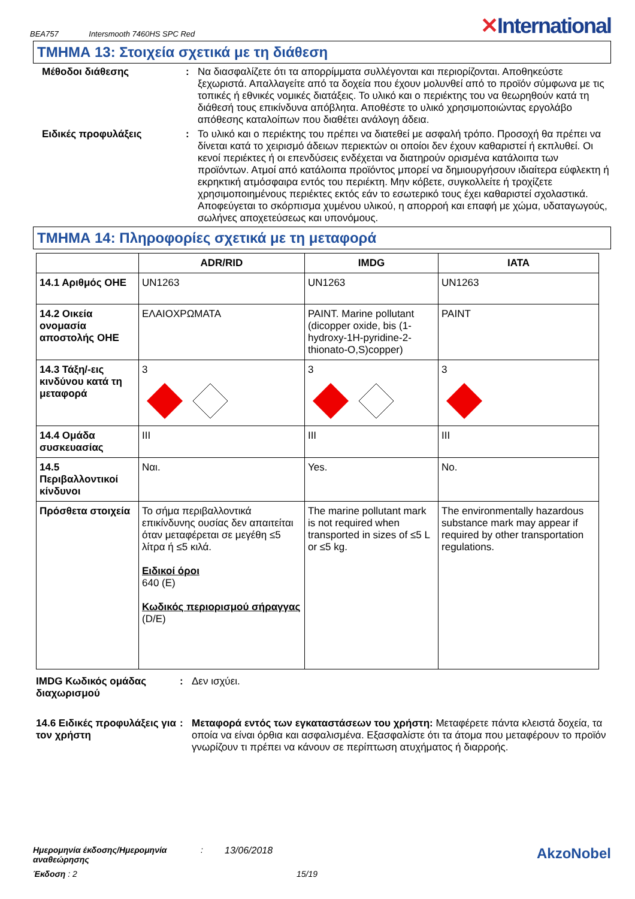BEA757 Intersmooth 7460HS SPC Red
✕International
ΤΜΗΜΑ 13: Στοιχεία σχετικά με τη διάθεση
Μέθοδοι διάθεσης : Να διασφαλίζετε ότι τα απορρίμματα συλλέγονται και περιορίζονται. Αποθηκεύστε ξεχωριστά. Απαλλαγείτε από τα δοχεία που έχουν μολυνθεί από το προϊόν σύμφωνα με τις τοπικές ή εθνικές νομικές διατάξεις. Το υλικό και ο περιέκτης του να θεωρηθούν κατά τη διάθεσή τους επικίνδυνα απόβλητα. Αποθέστε το υλικό χρησιμοποιώντας εργολάβο απόθεσης καταλοίπων που διαθέτει ανάλογη άδεια.
Ειδικές προφυλάξεις : Το υλικό και ο περιέκτης του πρέπει να διατεθεί με ασφαλή τρόπο. Προσοχή θα πρέπει να δίνεται κατά το χειρισμό άδειων περιεκτών οι οποίοι δεν έχουν καθαριστεί ή εκπλυθεί. Οι κενοί περιέκτες ή οι επενδύσεις ενδέχεται να διατηρούν ορισμένα κατάλοιπα των προϊόντων. Ατμοί από κατάλοιπα προϊόντος μπορεί να δημιουργήσουν ιδιαίτερα εύφλεκτη ή εκρηκτική ατμόσφαιρα εντός του περιέκτη. Μην κόβετε, συγκολλείτε ή τροχίζετε χρησιμοποιημένους περιέκτες εκτός εάν το εσωτερικό τους έχει καθαριστεί σχολαστικά. Αποφεύγεται το σκόρπισμα χυμένου υλικού, η απορροή και επαφή με χώμα, υδαταγωγούς, σωλήνες αποχετεύσεως και υπονόμους.
ΤΜΗΜΑ 14: Πληροφορίες σχετικά με τη μεταφορά
| | ADR/RID | IMDG | IATA |
| --- | --- | --- | --- |
| 14.1 Αριθμός ΟΗΕ | UN1263 | UN1263 | UN1263 |
| 14.2 Οικεία ονομασία αποστολής ΟΗΕ | ΕΛΑΙΟΧΡΩΜΑΤΑ | PAINT. Marine pollutant (dicopper oxide, bis (1-hydroxy-1H-pyridine-2-thionato-O,S)copper) | PAINT |
| 14.3 Τάξη/-εις κινδύνου κατά τη μεταφορά | 3 | 3 | 3 |
| 14.4 Ομάδα συσκευασίας | III | III | III |
| 14.5 Περιβαλλοντικοί κίνδυνοι | Ναι. | Yes. | No. |
| Πρόσθετα στοιχεία | Το σήμα περιβαλλοντικά επικίνδυνης ουσίας δεν απαιτείται όταν μεταφέρεται σε μεγέθη ≤5 λίτρα ή ≤5 κιλά. Ειδικοί όροι 640 (E) Κωδικός περιορισμού σήραγγας (D/E) | The marine pollutant mark is not required when transported in sizes of ≤5 L or ≤5 kg. | The environmentally hazardous substance mark may appear if required by other transportation regulations. |
IMDG Κωδικός ομάδας διαχωρισμού
: Δεν ισχύει.
14.6 Ειδικές προφυλάξεις για τον χρήστη
: Μεταφορά εντός των εγκαταστάσεων του χρήστη: Μεταφέρετε πάντα κλειστά δοχεία, τα οποία να είναι όρθια και ασφαλισμένα. Εξασφαλίστε ότι τα άτομα που μεταφέρουν το προϊόν γνωρίζουν τι πρέπει να κάνουν σε περίπτωση ατυχήματος ή διαρροής.
Ημερομηνία έκδοσης/Ημερομηνία αναθεώρησης
: 13/06/2018
AkzoNobel
Έκδοση : 2 15/19